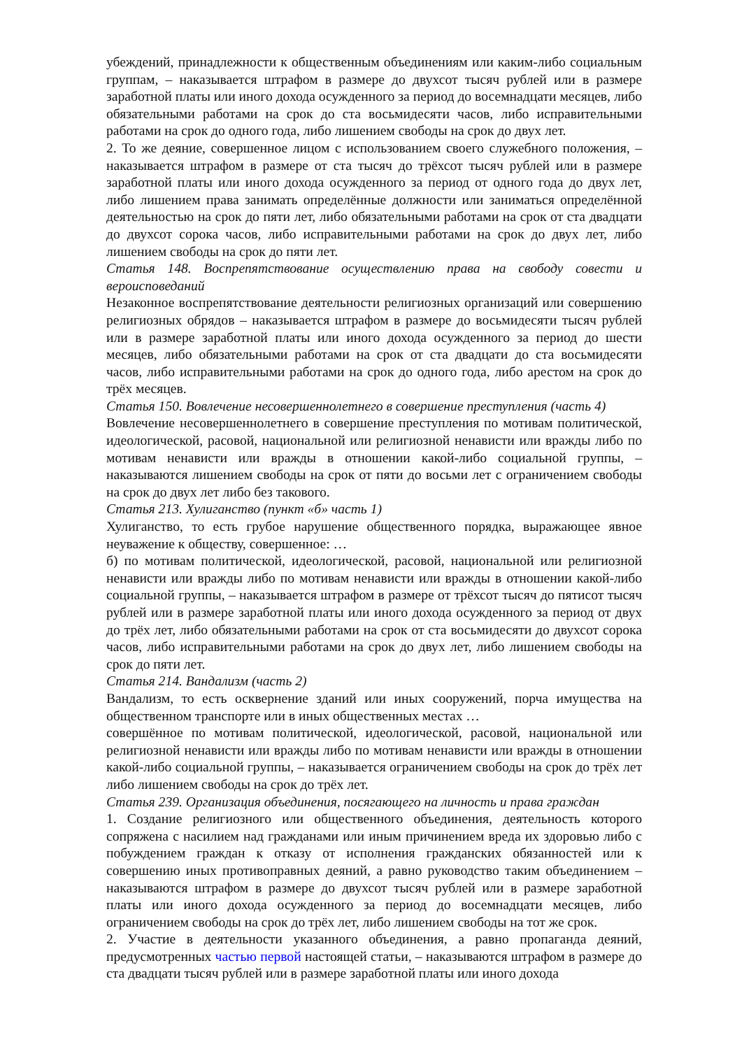убеждений, принадлежности к общественным объединениям или каким-либо социальным группам, – наказывается штрафом в размере до двухсот тысяч рублей или в размере заработной платы или иного дохода осужденного за период до восемнадцати месяцев, либо обязательными работами на срок до ста восьмидесяти часов, либо исправительными работами на срок до одного года, либо лишением свободы на срок до двух лет.
2. То же деяние, совершенное лицом с использованием своего служебного положения, – наказывается штрафом в размере от ста тысяч до трёхсот тысяч рублей или в размере заработной платы или иного дохода осужденного за период от одного года до двух лет, либо лишением права занимать определённые должности или заниматься определённой деятельностью на срок до пяти лет, либо обязательными работами на срок от ста двадцати до двухсот сорока часов, либо исправительными работами на срок до двух лет, либо лишением свободы на срок до пяти лет.
Статья 148. Воспрепятствование осуществлению права на свободу совести и вероисповеданий
Незаконное воспрепятствование деятельности религиозных организаций или совершению религиозных обрядов – наказывается штрафом в размере до восьмидесяти тысяч рублей или в размере заработной платы или иного дохода осужденного за период до шести месяцев, либо обязательными работами на срок от ста двадцати до ста восьмидесяти часов, либо исправительными работами на срок до одного года, либо арестом на срок до трёх месяцев.
Статья 150. Вовлечение несовершеннолетнего в совершение преступления (часть 4)
Вовлечение несовершеннолетнего в совершение преступления по мотивам политической, идеологической, расовой, национальной или религиозной ненависти или вражды либо по мотивам ненависти или вражды в отношении какой-либо социальной группы, – наказываются лишением свободы на срок от пяти до восьми лет с ограничением свободы на срок до двух лет либо без такового.
Статья 213. Хулиганство (пункт «б» часть 1)
Хулиганство, то есть грубое нарушение общественного порядка, выражающее явное неуважение к обществу, совершенное: …
б) по мотивам политической, идеологической, расовой, национальной или религиозной ненависти или вражды либо по мотивам ненависти или вражды в отношении какой-либо социальной группы, – наказывается штрафом в размере от трёхсот тысяч до пятисот тысяч рублей или в размере заработной платы или иного дохода осужденного за период от двух до трёх лет, либо обязательными работами на срок от ста восьмидесяти до двухсот сорока часов, либо исправительными работами на срок до двух лет, либо лишением свободы на срок до пяти лет.
Статья 214. Вандализм (часть 2)
Вандализм, то есть осквернение зданий или иных сооружений, порча имущества на общественном транспорте или в иных общественных местах …
совершённое по мотивам политической, идеологической, расовой, национальной или религиозной ненависти или вражды либо по мотивам ненависти или вражды в отношении какой-либо социальной группы, – наказывается ограничением свободы на срок до трёх лет либо лишением свободы на срок до трёх лет.
Статья 239. Организация объединения, посягающего на личность и права граждан
1. Создание религиозного или общественного объединения, деятельность которого сопряжена с насилием над гражданами или иным причинением вреда их здоровью либо с побуждением граждан к отказу от исполнения гражданских обязанностей или к совершению иных противоправных деяний, а равно руководство таким объединением – наказываются штрафом в размере до двухсот тысяч рублей или в размере заработной платы или иного дохода осужденного за период до восемнадцати месяцев, либо ограничением свободы на срок до трёх лет, либо лишением свободы на тот же срок.
2. Участие в деятельности указанного объединения, а равно пропаганда деяний, предусмотренных частью первой настоящей статьи, – наказываются штрафом в размере до ста двадцати тысяч рублей или в размере заработной платы или иного дохода